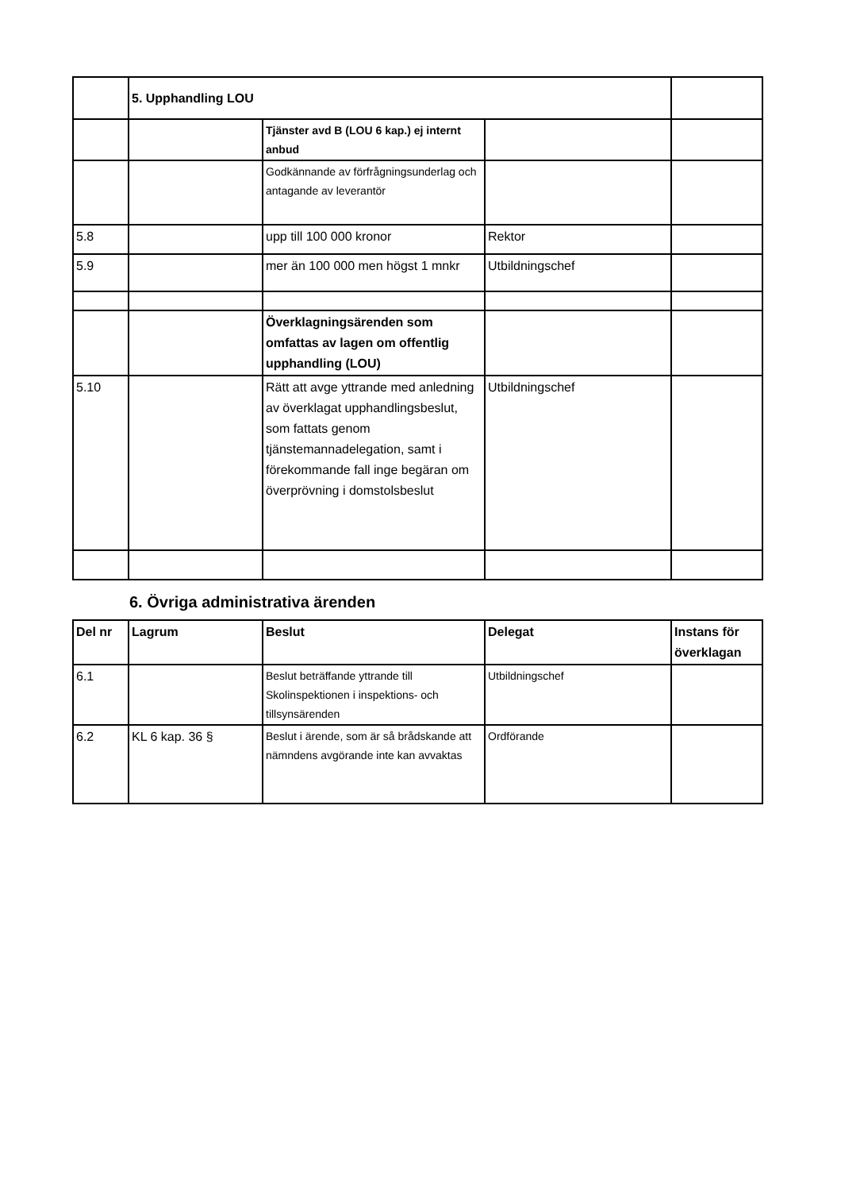| | 5. Upphandling LOU | | | |
| | | Tjänster avd B (LOU 6 kap.) ej internt anbud | | |
| | | Godkännande av förfrågningsunderlag och antagande av leverantör | | |
| 5.8 | | upp till 100 000 kronor | Rektor | |
| 5.9 | | mer än 100 000 men högst 1 mnkr | Utbildningschef | |
| | | Överklagningsärenden som omfattas av lagen om offentlig upphandling (LOU) | | |
| 5.10 | | Rätt att avge yttrande med anledning av överklagat upphandlingsbeslut, som fattats genom tjänstemannadelegation, samt i förekommande fall inge begäran om överprövning i domstolsbeslut | Utbildningschef | |
6. Övriga administrativa ärenden
| Del nr | Lagrum | Beslut | Delegat | Instans för överklagan |
| --- | --- | --- | --- | --- |
| 6.1 | | Beslut beträffande yttrande till Skolinspektionen i inspektions- och tillsynsärenden | Utbildningschef | |
| 6.2 | KL 6 kap. 36 § | Beslut i ärende, som är så brådskande att nämndens avgörande inte kan avvaktas | Ordförande | |